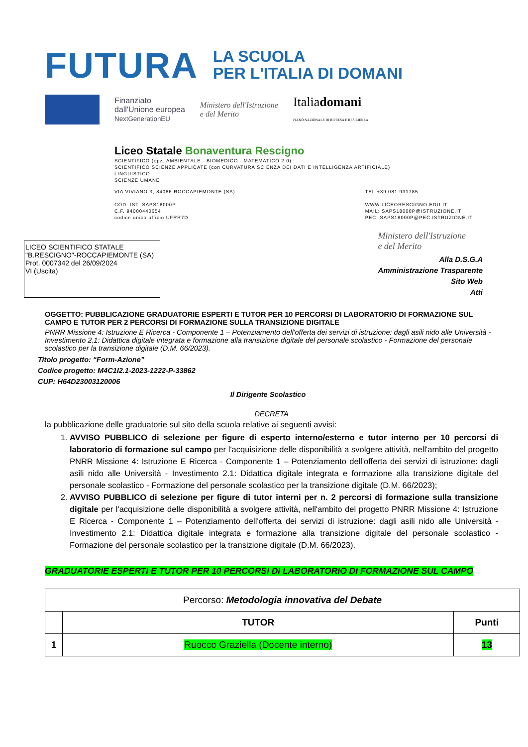FUTURA
LA SCUOLA
PER L'ITALIA DI DOMANI
Finanziato
dall'Unione europea
NextGenerationEU
Ministero dell'Istruzione
e del Merito
Italiadomani
PIANO NAZIONALE DI RIPRESA E RESILIENZA
Liceo Statale Bonaventura Rescigno
SCIENTIFICO (opz. AMBIENTALE - BIOMEDICO - MATEMATICO 2.0)
SCIENTIFICO SCIENZE APPLICATE (con CURVATURA SCIENZA DEI DATI E INTELLIGENZA ARTIFICIALE)
LINGUISTICO
SCIENZE UMANE
VIA VIVIANO 3, 84086 ROCCAPIEMONTE (SA)
COD. IST. SAPS18000P
C.F. 94000440654
codice unico ufficio UFRR7D
TEL +39 081 931785
WWW.LICEORESCIGNO.EDU.IT
MAIL: SAPS18000P@ISTRUZIONE.IT
PEC: SAPS18000P@PEC.ISTRUZIONE.IT
LICEO SCIENTIFICO STATALE
"B.RESCIGNO"-ROCCAPIEMONTE (SA)
Prot. 0007342 del 26/09/2024
VI (Uscita)
Ministero dell'Istruzione
e del Merito
Alla D.S.G.A
Amministrazione Trasparente
Sito Web
Atti
OGGETTO: PUBBLICAZIONE GRADUATORIE ESPERTI E TUTOR PER 10 PERCORSI DI LABORATORIO DI FORMAZIONE SUL CAMPO E TUTOR PER 2 PERCORSI DI FORMAZIONE SULLA TRANSIZIONE DIGITALE
PNRR Missione 4: Istruzione E Ricerca - Componente 1 – Potenziamento dell'offerta dei servizi di istruzione: dagli asili nido alle Università - Investimento 2.1: Didattica digitale integrata e formazione alla transizione digitale del personale scolastico - Formazione del personale scolastico per la transizione digitale (D.M. 66/2023).
Titolo progetto: “Form-Azione”
Codice progetto: M4C1I2.1-2023-1222-P-33862
CUP: H64D23003120006
Il Dirigente Scolastico
DECRETA
la pubblicazione delle graduatorie sul sito della scuola relative ai seguenti avvisi:
1. AVVISO PUBBLICO di selezione per figure di esperto interno/esterno e tutor interno per 10 percorsi di laboratorio di formazione sul campo per l'acquisizione delle disponibilità a svolgere attività, nell'ambito del progetto PNRR Missione 4: Istruzione E Ricerca - Componente 1 – Potenziamento dell'offerta dei servizi di istruzione: dagli asili nido alle Università - Investimento 2.1: Didattica digitale integrata e formazione alla transizione digitale del personale scolastico - Formazione del personale scolastico per la transizione digitale (D.M. 66/2023);
2. AVVISO PUBBLICO di selezione per figure di tutor interni per n. 2 percorsi di formazione sulla transizione digitale per l'acquisizione delle disponibilità a svolgere attività, nell'ambito del progetto PNRR Missione 4: Istruzione E Ricerca - Componente 1 – Potenziamento dell'offerta dei servizi di istruzione: dagli asili nido alle Università - Investimento 2.1: Didattica digitale integrata e formazione alla transizione digitale del personale scolastico - Formazione del personale scolastico per la transizione digitale (D.M. 66/2023).
GRADUATORIE ESPERTI E TUTOR PER 10 PERCORSI DI LABORATORIO DI FORMAZIONE SUL CAMPO
| Percorso: Metodologia innovativa del Debate | | |
| | TUTOR | Punti |
| 1 | Ruocco Graziella (Docente interno) | 13 |